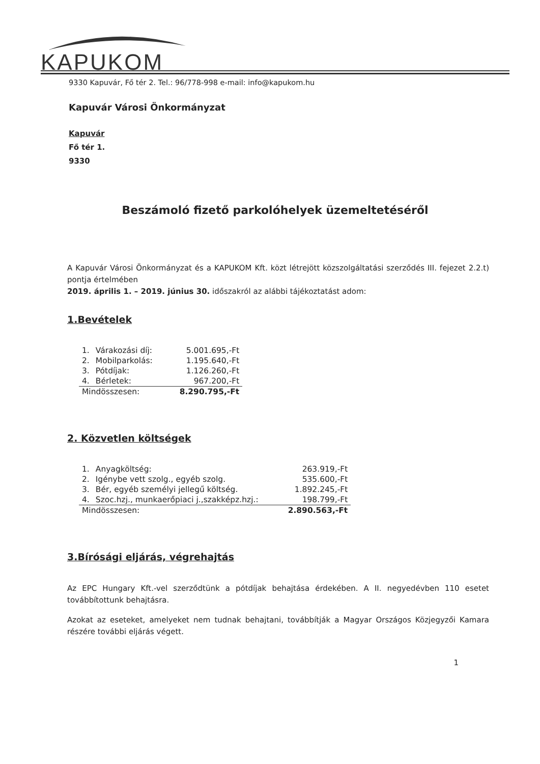KAPUKOM
9330 Kapuvár, Fő tér 2. Tel.: 96/778-998 e-mail: info@kapukom.hu
Kapuvár Városi Önkormányzat
Kapuvár
Fő tér 1.
9330
Beszámoló fizető parkolóhelyek üzemeltetéséről
A Kapuvár Városi Önkormányzat és a KAPUKOM Kft. közt létrejött közszolgáltatási szerződés III. fejezet 2.2.t) pontja értelmében
2019. április 1. – 2019. június 30. időszakról az alábbi tájékoztatást adom:
1.Bevételek
| 1. | Várakozási díj: | 5.001.695,-Ft |
| 2. | Mobilparkolás: | 1.195.640,-Ft |
| 3. | Pótdíjak: | 1.126.260,-Ft |
| 4. | Bérletek: | 967.200,-Ft |
| Mindösszesen: | | 8.290.795,-Ft |
2. Közvetlen költségek
| 1. | Anyagköltség: | 263.919,-Ft |
| 2. | Igénybe vett szolg., egyéb szolg. | 535.600,-Ft |
| 3. | Bér, egyéb személyi jellegű költség. | 1.892.245,-Ft |
| 4. | Szoc.hzj., munkaerőpiaci j.,szakképz.hzj.: | 198.799,-Ft |
| Mindösszesen: | | 2.890.563,-Ft |
3.Bírósági eljárás, végrehajtás
Az EPC Hungary Kft.-vel szerződtünk a pótdíjak behajtása érdekében. A II. negyedévben 110 esetet továbbítottunk behajtásra.
Azokat az eseteket, amelyeket nem tudnak behajtani, továbbítják a Magyar Országos Közjegyzői Kamara részére további eljárás végett.
1